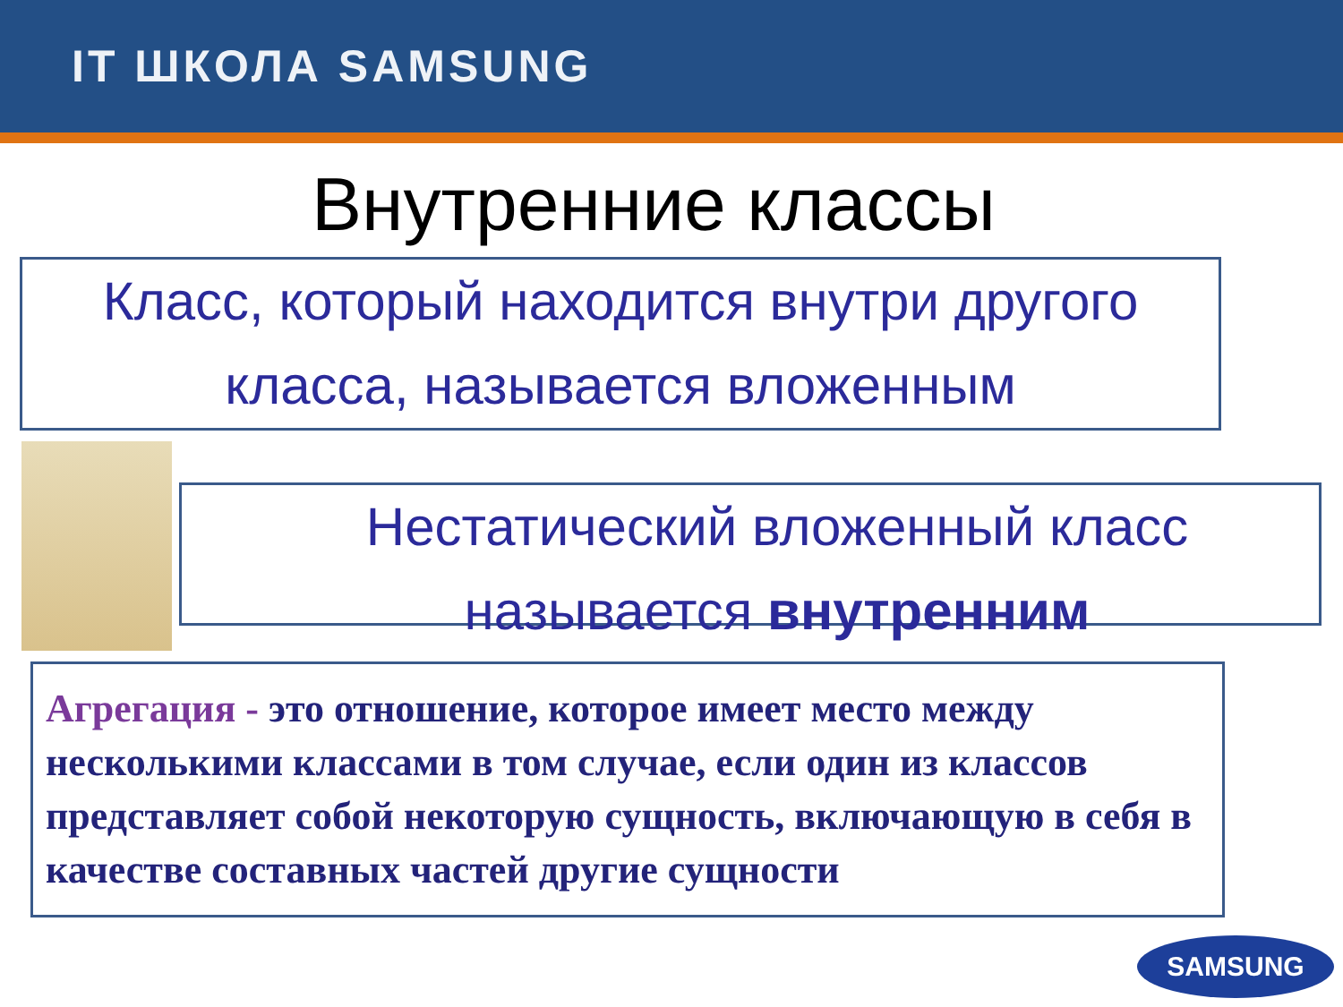IT ШКОЛА SAMSUNG
Внутренние классы
Класс, который находится внутри другого класса, называется вложенным
Нестатический вложенный класс называется внутренним
Агрегация - это отношение, которое имеет место между несколькими классами в том случае, если один из классов представляет собой некоторую сущность, включающую в себя в качестве составных частей другие сущности
SAMSUNG